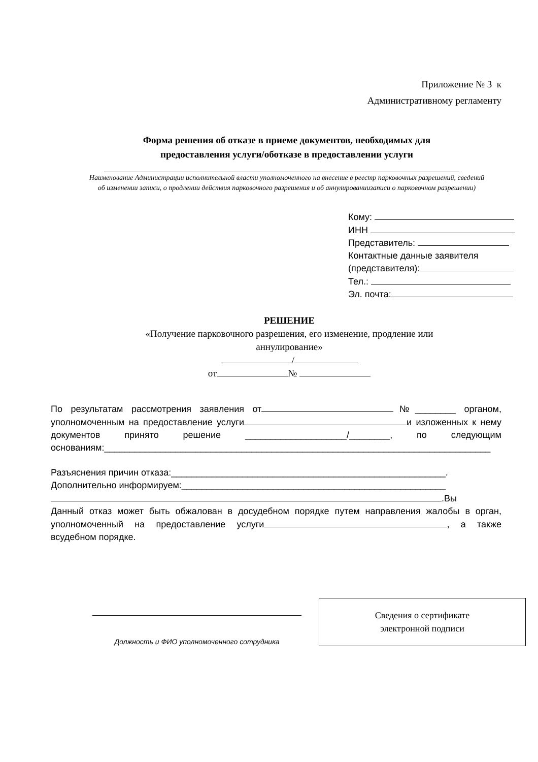Приложение № 3 к
Административному регламенту
Форма решения об отказе в приеме документов, необходимых для предоставления услуги/оботказе в предоставлении услуги
Наименование Администрации исполнительной власти уполномоченного на внесение в реестр парковочных разрешений, сведений об изменении записи, о продлении действия парковочного разрешения и об аннулированиизаписи о парковочном разрешении)
Кому:
ИНН
Представитель:
Контактные данные заявителя
(представителя):
Тел.:
Эл. почта:
РЕШЕНИЕ
«Получение парковочного разрешения, его изменение, продление или аннулирование»
/
от №
По результатам рассмотрения заявления от №________ органом, уполномоченным на предоставление услуги и изложенных к нему документов принято решение ____________________/________, по следующим основаниям:____________________________________________________________________________
Разъяснения причин отказа:______________________________________________________.
Дополнительно информируем:____________________________________________________
.Вы
Данный отказ может быть обжалован в досудебном порядке путем направления жалобы в орган, уполномоченный на предоставление услуги , а также всудебном порядке.
Должность и ФИО уполномоченного сотрудника
Сведения о сертификате
электронной подписи